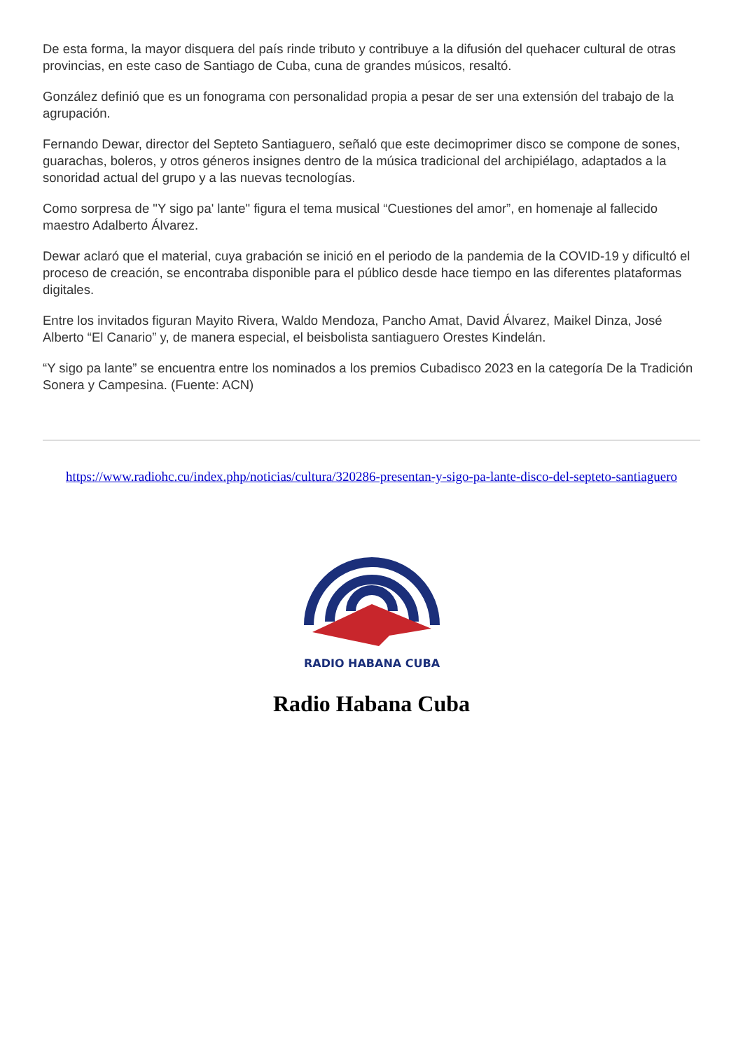De esta forma, la mayor disquera del país rinde tributo y contribuye a la difusión del quehacer cultural de otras provincias, en este caso de Santiago de Cuba, cuna de grandes músicos, resaltó.
González definió que es un fonograma con personalidad propia a pesar de ser una extensión del trabajo de la agrupación.
Fernando Dewar, director del Septeto Santiaguero, señaló que este decimoprimer disco se compone de sones, guarachas, boleros, y otros géneros insignes dentro de la música tradicional del archipiélago, adaptados a la sonoridad actual del grupo y a las nuevas tecnologías.
Como sorpresa de "Y sigo pa' lante" figura el tema musical “Cuestiones del amor”, en homenaje al fallecido maestro Adalberto Álvarez.
Dewar aclaró que el material, cuya grabación se inició en el periodo de la pandemia de la COVID-19 y dificultó el proceso de creación, se encontraba disponible para el público desde hace tiempo en las diferentes plataformas digitales.
Entre los invitados figuran Mayito Rivera, Waldo Mendoza, Pancho Amat, David Álvarez, Maikel Dinza, José Alberto “El Canario” y, de manera especial, el beisbolista santiaguero Orestes Kindelán.
“Y sigo pa lante” se encuentra entre los nominados a los premios Cubadisco 2023 en la categoría De la Tradición Sonera y Campesina. (Fuente: ACN)
https://www.radiohc.cu/index.php/noticias/cultura/320286-presentan-y-sigo-pa-lante-disco-del-septeto-santiaguero
RADIO HABANA CUBA
Radio Habana Cuba